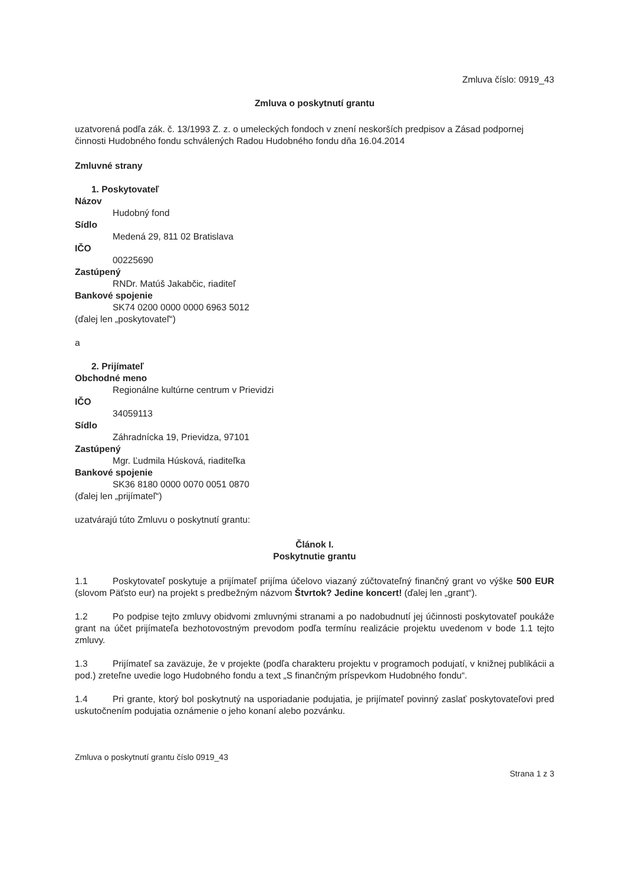Zmluva číslo: 0919_43
Zmluva o poskytnutí grantu
uzatvorená podľa zák. č. 13/1993 Z. z. o umeleckých fondoch v znení neskorších predpisov a Zásad podpornej činnosti Hudobného fondu schválených Radou Hudobného fondu dňa 16.04.2014
Zmluvné strany
1. Poskytovateľ
Názov
Hudobný fond
Sídlo
Medená 29, 811 02 Bratislava
IČO
00225690
Zastúpený
RNDr. Matúš Jakabčic, riaditeľ
Bankové spojenie
SK74 0200 0000 0000 6963 5012
(ďalej len „poskytovateľ“)
a
2. Prijímateľ
Obchodné meno
Regionálne kultúrne centrum v Prievidzi
IČO
34059113
Sídlo
Záhradnícka 19, Prievidza, 97101
Zastúpený
Mgr. Ľudmila Húsková, riaditeľka
Bankové spojenie
SK36 8180 0000 0070 0051 0870
(ďalej len „prijímateľ“)
uzatvárajú túto Zmluvu o poskytnutí grantu:
Článok I.
Poskytnutie grantu
1.1 Poskytovateľ poskytuje a prijímateľ prijíma účelovo viazaný zúčtovateľný finančný grant vo výške 500 EUR (slovom Päťsto eur) na projekt s predbežným názvom Štvrtok? Jedine koncert! (ďalej len „grant“).
1.2 Po podpise tejto zmluvy obidvomi zmluvnými stranami a po nadobudnutí jej účinnosti poskytovateľ poukáže grant na účet prijímateľa bezhotovostným prevodom podľa termínu realizácie projektu uvedenom v bode 1.1 tejto zmluvy.
1.3 Prijímateľ sa zaväzuje, že v projekte (podľa charakteru projektu v programoch podujatí, v knižnej publikácii a pod.) zreteľne uvedie logo Hudobného fondu a text „S finančným príspevkom Hudobného fondu“.
1.4 Pri grante, ktorý bol poskytnutý na usporiadanie podujatia, je prijímateľ povinný zaslať poskytovateľovi pred uskutočnením podujatia oznámenie o jeho konaní alebo pozvánku.
Zmluva o poskytnutí grantu číslo 0919_43
Strana 1 z 3